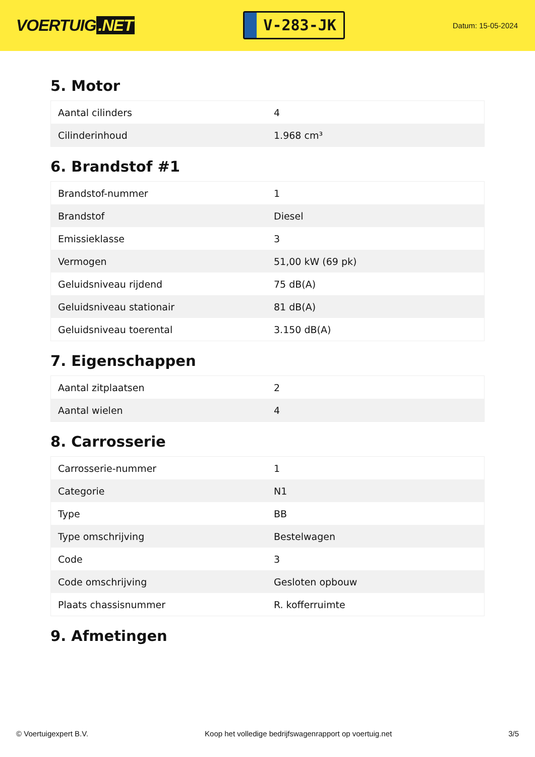VOERTUIG.NET
V-283-JK
Datum: 15-05-2024
5. Motor
| Aantal cilinders | 4 |
| Cilinderinhoud | 1.968 cm³ |
6. Brandstof #1
| Brandstof-nummer | 1 |
| Brandstof | Diesel |
| Emissieklasse | 3 |
| Vermogen | 51,00 kW (69 pk) |
| Geluidsniveau rijdend | 75 dB(A) |
| Geluidsniveau stationair | 81 dB(A) |
| Geluidsniveau toerental | 3.150 dB(A) |
7. Eigenschappen
| Aantal zitplaatsen | 2 |
| Aantal wielen | 4 |
8. Carrosserie
| Carrosserie-nummer | 1 |
| Categorie | N1 |
| Type | BB |
| Type omschrijving | Bestelwagen |
| Code | 3 |
| Code omschrijving | Gesloten opbouw |
| Plaats chassisnummer | R. kofferruimte |
9. Afmetingen
© Voertuigexpert B.V. Koop het volledige bedrijfswagenrapport op voertuig.net 3/5